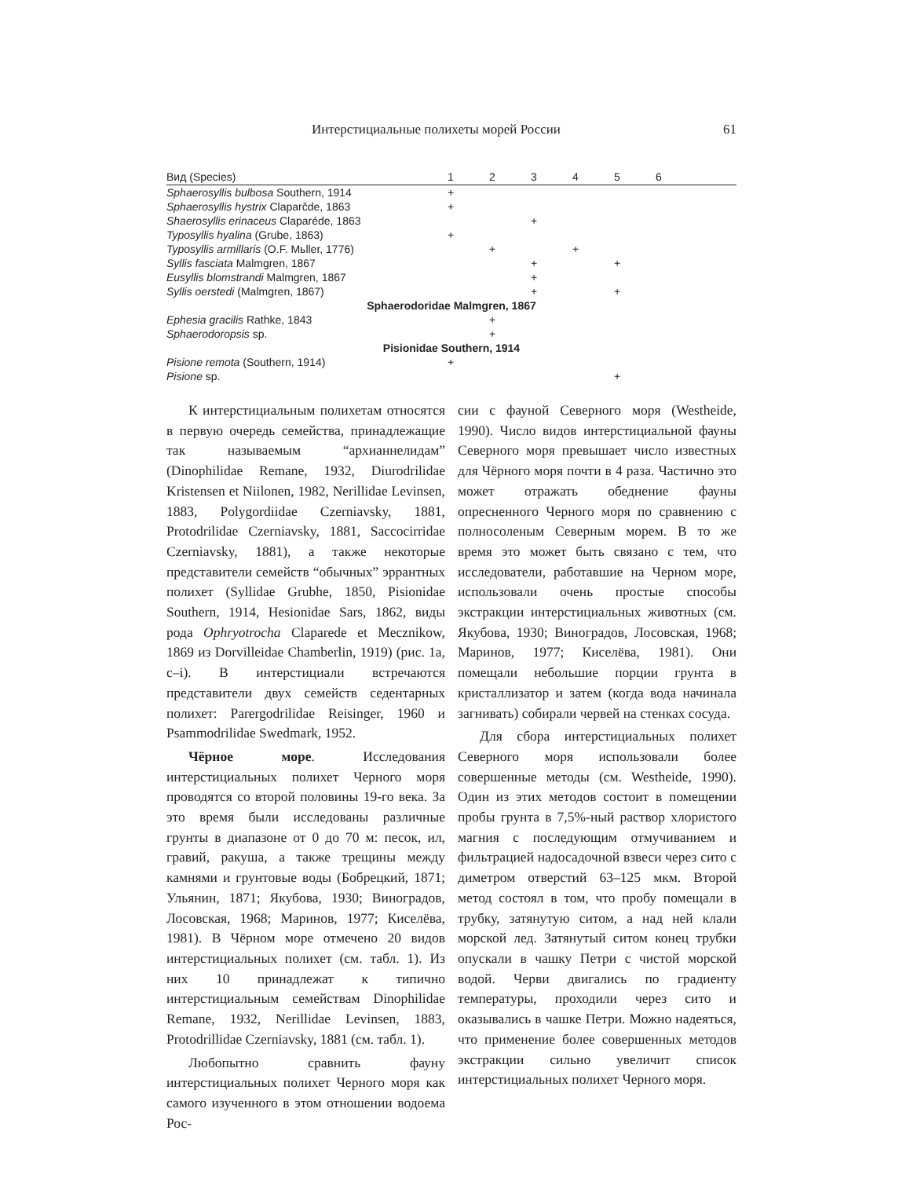Интерстициальные полихеты морей России 61
| Вид (Species) | 1 | 2 | 3 | 4 | 5 | 6 | |
| --- | --- | --- | --- | --- | --- | --- | --- |
| Sphaerosyllis bulbosa Southern, 1914 | + | | | | | | |
| Sphaerosyllis hystrix Claparčde, 1863 | + | | | | | | |
| Shaerosyllis erinaceus Claparéde, 1863 | | | + | | | | |
| Typosyllis hyalina (Grube, 1863) | + | | | | | | |
| Typosyllis armillaris (O.F. Mьller, 1776) | | + | | + | | | |
| Syllis fasciata Malmgren, 1867 | | | + | | + | | |
| Eusyllis blomstrandi Malmgren, 1867 | | | + | | | | |
| Syllis oerstedi (Malmgren, 1867) | | | + | | + | | |
| Sphaerodoridae Malmgren, 1867 | | | | | | | |
| Ephesia gracilis Rathke, 1843 | | + | | | | | |
| Sphaerodoropsis sp. | | + | | | | | |
| Pisionidae Southern, 1914 | | | | | | | |
| Pisione remota (Southern, 1914) | + | | | | | | |
| Pisione sp. | | | | | + | | |
К интерстициальным полихетам относятся в первую очередь семейства, принадлежащие так называемым “архианнелидам” (Dinophilidae Remane, 1932, Diurodrilidae Kristensen et Niilonen, 1982, Nerillidae Levinsen, 1883, Polygordiidae Czerniavsky, 1881, Protodrilidae Czerniavsky, 1881, Saccocirridae Czerniavsky, 1881), а также некоторые представители семейств “обычных” эррантных полихет (Syllidae Grubhe, 1850, Pisionidae Southern, 1914, Hesionidae Sars, 1862, виды рода Ophryotrocha Claparede et Mecznikow, 1869 из Dorvilleidae Chamberlin, 1919) (рис. 1a, c–i). В интерстициали встречаются представители двух семейств седентарных полихет: Parergodrilidae Reisinger, 1960 и Psammodrilidae Swedmark, 1952.
Чёрное море. Исследования интерстициальных полихет Черного моря проводятся со второй половины 19-го века. За это время были исследованы различные грунты в диапазоне от 0 до 70 м: песок, ил, гравий, ракуша, а также трещины между камнями и грунтовые воды (Бобрецкий, 1871; Ульянин, 1871; Якубова, 1930; Виноградов, Лосовская, 1968; Маринов, 1977; Киселёва, 1981). В Чёрном море отмечено 20 видов интерстициальных полихет (см. табл. 1). Из них 10 принадлежат к типично интерстициальным семействам Dinophilidae Remane, 1932, Nerillidae Levinsen, 1883, Protodrillidae Czerniavsky, 1881 (см. табл. 1).
Любопытно сравнить фауну интерстициальных полихет Черного моря как самого изученного в этом отношении водоема Рос-
сии с фауной Северного моря (Westheide, 1990). Число видов интерстициальной фауны Северного моря превышает число известных для Чёрного моря почти в 4 раза. Частично это может отражать обеднение фауны опресненного Черного моря по сравнению с полносоленым Северным морем. В то же время это может быть связано с тем, что исследователи, работавшие на Черном море, использовали очень простые способы экстракции интерстициальных животных (см. Якубова, 1930; Виноградов, Лосовская, 1968; Маринов, 1977; Киселёва, 1981). Они помещали небольшие порции грунта в кристаллизатор и затем (когда вода начинала загнивать) собирали червей на стенках сосуда.
Для сбора интерстициальных полихет Северного моря использовали более совершенные методы (см. Westheide, 1990). Один из этих методов состоит в помещении пробы грунта в 7,5%-ный раствор хлористого магния с последующим отмучиванием и фильтрацией надосадочной взвеси через сито с диметром отверстий 63–125 мкм. Второй метод состоял в том, что пробу помещали в трубку, затянутую ситом, а над ней клали морской лед. Затянутый ситом конец трубки опускали в чашку Петри с чистой морской водой. Черви двигались по градиенту температуры, проходили через сито и оказывались в чашке Петри. Можно надеяться, что применение более совершенных методов экстракции сильно увеличит список интерстициальных полихет Черного моря.